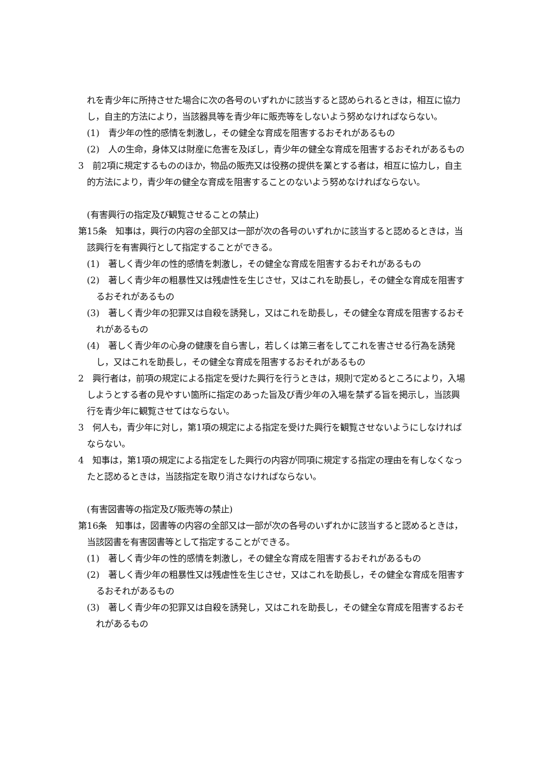れを青少年に所持させた場合に次の各号のいずれかに該当すると認められるときは，相互に協力し，自主的方法により，当該器具等を青少年に販売等をしないよう努めなければならない。
(1)　青少年の性的感情を刺激し，その健全な育成を阻害するおそれがあるもの
(2)　人の生命，身体又は財産に危害を及ぼし，青少年の健全な育成を阻害するおそれがあるもの
3　前2項に規定するもののほか，物品の販売又は役務の提供を業とする者は，相互に協力し，自主的方法により，青少年の健全な育成を阻害することのないよう努めなければならない。
(有害興行の指定及び観覧させることの禁止)
第15条　知事は，興行の内容の全部又は一部が次の各号のいずれかに該当すると認めるときは，当該興行を有害興行として指定することができる。
(1)　著しく青少年の性的感情を刺激し，その健全な育成を阻害するおそれがあるもの
(2)　著しく青少年の粗暴性又は残虐性を生じさせ，又はこれを助長し，その健全な育成を阻害するおそれがあるもの
(3)　著しく青少年の犯罪又は自殺を誘発し，又はこれを助長し，その健全な育成を阻害するおそれがあるもの
(4)　著しく青少年の心身の健康を自ら害し，若しくは第三者をしてこれを害させる行為を誘発し，又はこれを助長し，その健全な育成を阻害するおそれがあるもの
2　興行者は，前項の規定による指定を受けた興行を行うときは，規則で定めるところにより，入場しようとする者の見やすい箇所に指定のあった旨及び青少年の入場を禁ずる旨を掲示し，当該興行を青少年に観覧させてはならない。
3　何人も，青少年に対し，第1項の規定による指定を受けた興行を観覧させないようにしなければならない。
4　知事は，第1項の規定による指定をした興行の内容が同項に規定する指定の理由を有しなくなったと認めるときは，当該指定を取り消さなければならない。
(有害図書等の指定及び販売等の禁止)
第16条　知事は，図書等の内容の全部又は一部が次の各号のいずれかに該当すると認めるときは，当該図書を有害図書等として指定することができる。
(1)　著しく青少年の性的感情を刺激し，その健全な育成を阻害するおそれがあるもの
(2)　著しく青少年の粗暴性又は残虐性を生じさせ，又はこれを助長し，その健全な育成を阻害するおそれがあるもの
(3)　著しく青少年の犯罪又は自殺を誘発し，又はこれを助長し，その健全な育成を阻害するおそれがあるもの